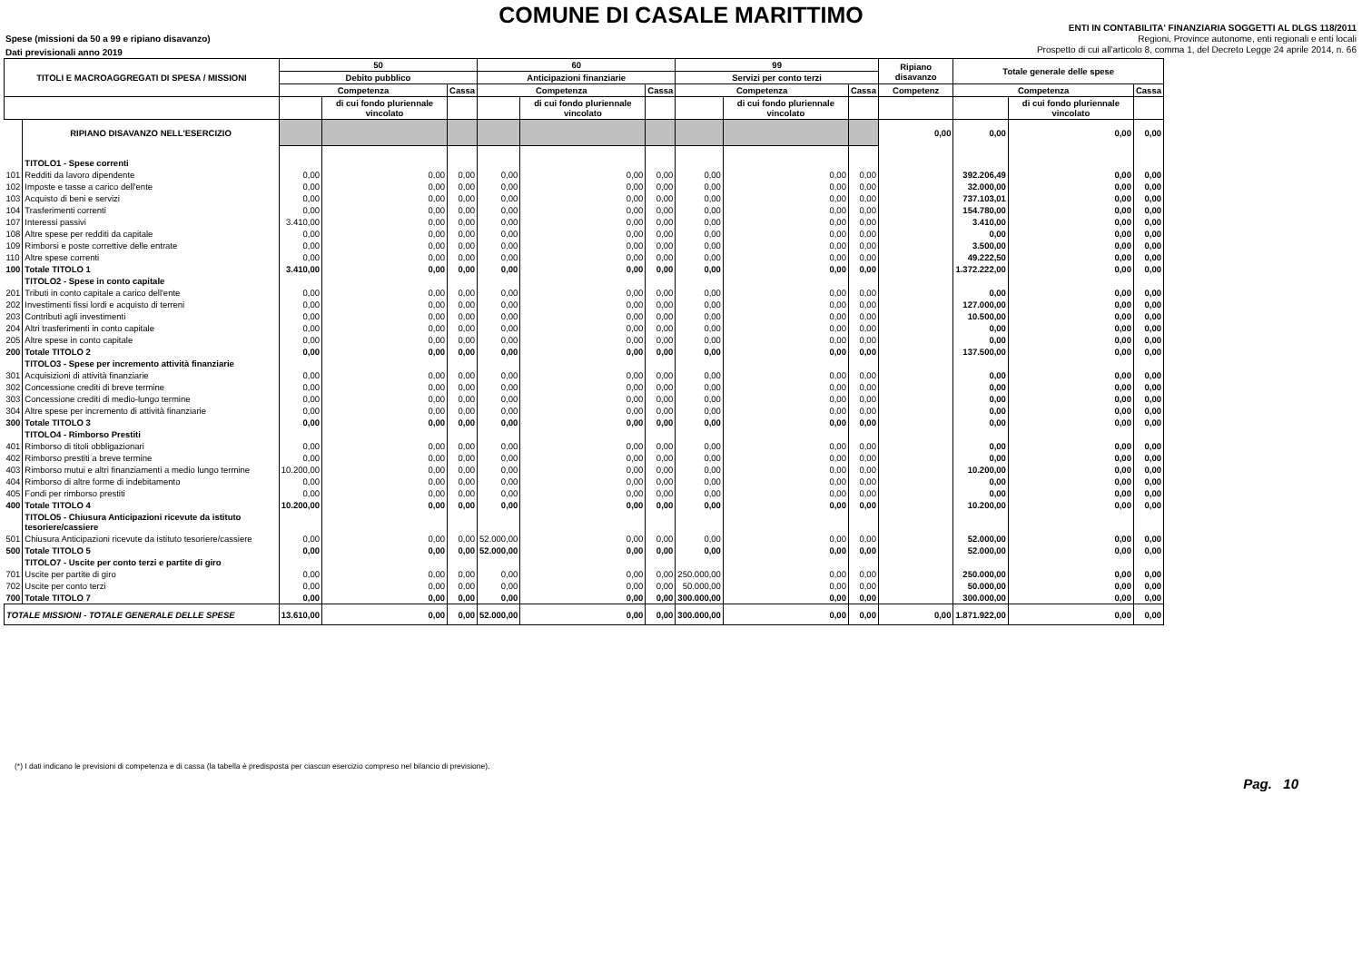COMUNE DI CASALE MARITTIMO
Spese (missioni da 50 a 99 e ripiano disavanzo)
Dati previsionali anno 2019
ENTI IN CONTABILITA' FINANZIARIA SOGGETTI AL DLGS 118/2011
Regioni, Province autonome, enti regionali e enti locali
Prospetto di cui all'articolo 8, comma 1, del Decreto Legge 24 aprile 2014, n. 66
| TITOLI E MACROAGGREGATI DI SPESA / MISSIONI | | 50 | | | 60 | | | 99 | | | Ripiano disavanzo | Totale generale delle spese | | |
| --- | --- | --- | --- | --- | --- | --- | --- | --- | --- | --- | --- | --- | --- | --- |
| | | Debito pubblico | | | Anticipazioni finanziarie | | | Servizi per conto terzi | | | | | | |
| | | Competenza | | Cassa | Competenza | | Cassa | Competenza | | Cassa | Competenz | Competenza | | Cassa |
| | | | di cui fondo pluriennale vincolato | | | di cui fondo pluriennale vincolato | | | di cui fondo pluriennale vincolato | | | | di cui fondo pluriennale vincolato | |
| | RIPIANO DISAVANZO NELL'ESERCIZIO | | | | | | | | | | 0,00 | 0,00 | 0,00 | 0,00 |
| | TITOLO1 - Spese correnti | | | | | | | | | | | | | |
| 101 | Redditi da lavoro dipendente | 0,00 | 0,00 | 0,00 | 0,00 | 0,00 | 0,00 | 0,00 | 0,00 | 0,00 | | 392.206,49 | 0,00 | 0,00 |
| 102 | Imposte e tasse a carico dell'ente | 0,00 | 0,00 | 0,00 | 0,00 | 0,00 | 0,00 | 0,00 | 0,00 | 0,00 | | 32.000,00 | 0,00 | 0,00 |
| 103 | Acquisto di beni e servizi | 0,00 | 0,00 | 0,00 | 0,00 | 0,00 | 0,00 | 0,00 | 0,00 | 0,00 | | 737.103,01 | 0,00 | 0,00 |
| 104 | Trasferimenti correnti | 0,00 | 0,00 | 0,00 | 0,00 | 0,00 | 0,00 | 0,00 | 0,00 | 0,00 | | 154.780,00 | 0,00 | 0,00 |
| 107 | Interessi passivi | 3.410,00 | 0,00 | 0,00 | 0,00 | 0,00 | 0,00 | 0,00 | 0,00 | 0,00 | | 3.410,00 | 0,00 | 0,00 |
| 108 | Altre spese per redditi da capitale | 0,00 | 0,00 | 0,00 | 0,00 | 0,00 | 0,00 | 0,00 | 0,00 | 0,00 | | 0,00 | 0,00 | 0,00 |
| 109 | Rimborsi e poste correttive delle entrate | 0,00 | 0,00 | 0,00 | 0,00 | 0,00 | 0,00 | 0,00 | 0,00 | 0,00 | | 3.500,00 | 0,00 | 0,00 |
| 110 | Altre spese correnti | 0,00 | 0,00 | 0,00 | 0,00 | 0,00 | 0,00 | 0,00 | 0,00 | 0,00 | | 49.222,50 | 0,00 | 0,00 |
| 100 | Totale TITOLO 1 | 3.410,00 | 0,00 | 0,00 | 0,00 | 0,00 | 0,00 | 0,00 | 0,00 | 0,00 | | 1.372.222,00 | 0,00 | 0,00 |
| | TITOLO2 - Spese in conto capitale | | | | | | | | | | | | | |
| 201 | Tributi in conto capitale a carico dell'ente | 0,00 | 0,00 | 0,00 | 0,00 | 0,00 | 0,00 | 0,00 | 0,00 | 0,00 | | 0,00 | 0,00 | 0,00 |
| 202 | Investimenti fissi lordi e acquisto di terreni | 0,00 | 0,00 | 0,00 | 0,00 | 0,00 | 0,00 | 0,00 | 0,00 | 0,00 | | 127.000,00 | 0,00 | 0,00 |
| 203 | Contributi agli investimenti | 0,00 | 0,00 | 0,00 | 0,00 | 0,00 | 0,00 | 0,00 | 0,00 | 0,00 | | 10.500,00 | 0,00 | 0,00 |
| 204 | Altri trasferimenti in conto capitale | 0,00 | 0,00 | 0,00 | 0,00 | 0,00 | 0,00 | 0,00 | 0,00 | 0,00 | | 0,00 | 0,00 | 0,00 |
| 205 | Altre spese in conto capitale | 0,00 | 0,00 | 0,00 | 0,00 | 0,00 | 0,00 | 0,00 | 0,00 | 0,00 | | 0,00 | 0,00 | 0,00 |
| 200 | Totale TITOLO 2 | 0,00 | 0,00 | 0,00 | 0,00 | 0,00 | 0,00 | 0,00 | 0,00 | 0,00 | | 137.500,00 | 0,00 | 0,00 |
| | TITOLO3 - Spese per incremento attività finanziarie | | | | | | | | | | | | | |
| 301 | Acquisizioni di attività finanziarie | 0,00 | 0,00 | 0,00 | 0,00 | 0,00 | 0,00 | 0,00 | 0,00 | 0,00 | | 0,00 | 0,00 | 0,00 |
| 302 | Concessione crediti di breve termine | 0,00 | 0,00 | 0,00 | 0,00 | 0,00 | 0,00 | 0,00 | 0,00 | 0,00 | | 0,00 | 0,00 | 0,00 |
| 303 | Concessione crediti di medio-lungo termine | 0,00 | 0,00 | 0,00 | 0,00 | 0,00 | 0,00 | 0,00 | 0,00 | 0,00 | | 0,00 | 0,00 | 0,00 |
| 304 | Altre spese per incremento di attività finanziarie | 0,00 | 0,00 | 0,00 | 0,00 | 0,00 | 0,00 | 0,00 | 0,00 | 0,00 | | 0,00 | 0,00 | 0,00 |
| 300 | Totale TITOLO 3 | 0,00 | 0,00 | 0,00 | 0,00 | 0,00 | 0,00 | 0,00 | 0,00 | 0,00 | | 0,00 | 0,00 | 0,00 |
| | TITOLO4 - Rimborso Prestiti | | | | | | | | | | | | | |
| 401 | Rimborso di titoli obbligazionari | 0,00 | 0,00 | 0,00 | 0,00 | 0,00 | 0,00 | 0,00 | 0,00 | 0,00 | | 0,00 | 0,00 | 0,00 |
| 402 | Rimborso prestiti a breve termine | 0,00 | 0,00 | 0,00 | 0,00 | 0,00 | 0,00 | 0,00 | 0,00 | 0,00 | | 0,00 | 0,00 | 0,00 |
| 403 | Rimborso mutui e altri finanziamenti a medio lungo termine | 10.200,00 | 0,00 | 0,00 | 0,00 | 0,00 | 0,00 | 0,00 | 0,00 | 0,00 | | 10.200,00 | 0,00 | 0,00 |
| 404 | Rimborso di altre forme di indebitamento | 0,00 | 0,00 | 0,00 | 0,00 | 0,00 | 0,00 | 0,00 | 0,00 | 0,00 | | 0,00 | 0,00 | 0,00 |
| 405 | Fondi per rimborso prestiti | 0,00 | 0,00 | 0,00 | 0,00 | 0,00 | 0,00 | 0,00 | 0,00 | 0,00 | | 0,00 | 0,00 | 0,00 |
| 400 | Totale TITOLO 4 | 10.200,00 | 0,00 | 0,00 | 0,00 | 0,00 | 0,00 | 0,00 | 0,00 | 0,00 | | 10.200,00 | 0,00 | 0,00 |
| | TITOLO5 - Chiusura Anticipazioni ricevute da istituto tesoriere/cassiere | | | | | | | | | | | | | |
| 501 | Chiusura Anticipazioni ricevute da istituto tesoriere/cassiere | 0,00 | 0,00 | 0,00 | 52.000,00 | 0,00 | 0,00 | 0,00 | 0,00 | 0,00 | | 52.000,00 | 0,00 | 0,00 |
| 500 | Totale TITOLO 5 | 0,00 | 0,00 | 0,00 | 52.000,00 | 0,00 | 0,00 | 0,00 | 0,00 | 0,00 | | 52.000,00 | 0,00 | 0,00 |
| | TITOLO7 - Uscite per conto terzi e partite di giro | | | | | | | | | | | | | |
| 701 | Uscite per partite di giro | 0,00 | 0,00 | 0,00 | 0,00 | 0,00 | 0,00 | 250.000,00 | 0,00 | 0,00 | | 250.000,00 | 0,00 | 0,00 |
| 702 | Uscite per conto terzi | 0,00 | 0,00 | 0,00 | 0,00 | 0,00 | 0,00 | 50.000,00 | 0,00 | 0,00 | | 50.000,00 | 0,00 | 0,00 |
| 700 | Totale TITOLO 7 | 0,00 | 0,00 | 0,00 | 0,00 | 0,00 | 0,00 | 300.000,00 | 0,00 | 0,00 | | 300.000,00 | 0,00 | 0,00 |
| TOTALE MISSIONI - TOTALE GENERALE DELLE SPESE | | 13.610,00 | 0,00 | 0,00 | 52.000,00 | 0,00 | 0,00 | 300.000,00 | 0,00 | 0,00 | 0,00 | 1.871.922,00 | 0,00 | 0,00 |
(*) I dati indicano le previsioni di competenza e di cassa (la tabella è predisposta per ciascun esercizio compreso nel bilancio di previsione).
Pag. 10